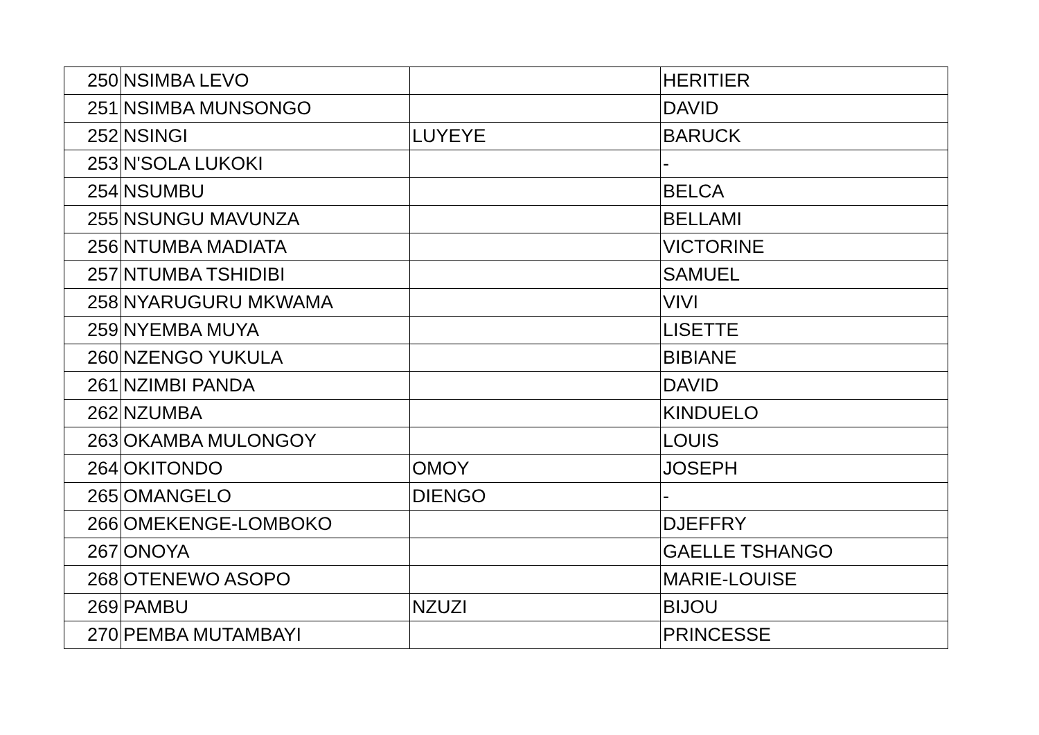| 250 | NSIMBA LEVO | | HERITIER |
| 251 | NSIMBA MUNSONGO | | DAVID |
| 252 | NSINGI | LUYEYE | BARUCK |
| 253 | N'SOLA LUKOKI | | - |
| 254 | NSUMBU | | BELCA |
| 255 | NSUNGU MAVUNZA | | BELLAMI |
| 256 | NTUMBA MADIATA | | VICTORINE |
| 257 | NTUMBA TSHIDIBI | | SAMUEL |
| 258 | NYARUGURU MKWAMA | | VIVI |
| 259 | NYEMBA MUYA | | LISETTE |
| 260 | NZENGO YUKULA | | BIBIANE |
| 261 | NZIMBI PANDA | | DAVID |
| 262 | NZUMBA | | KINDUELO |
| 263 | OKAMBA MULONGOY | | LOUIS |
| 264 | OKITONDO | OMOY | JOSEPH |
| 265 | OMANGELO | DIENGO | - |
| 266 | OMEKENGE-LOMBOKO | | DJEFFRY |
| 267 | ONOYA | | GAELLE TSHANGO |
| 268 | OTENEWO ASOPO | | MARIE-LOUISE |
| 269 | PAMBU | NZUZI | BIJOU |
| 270 | PEMBA MUTAMBAYI | | PRINCESSE |